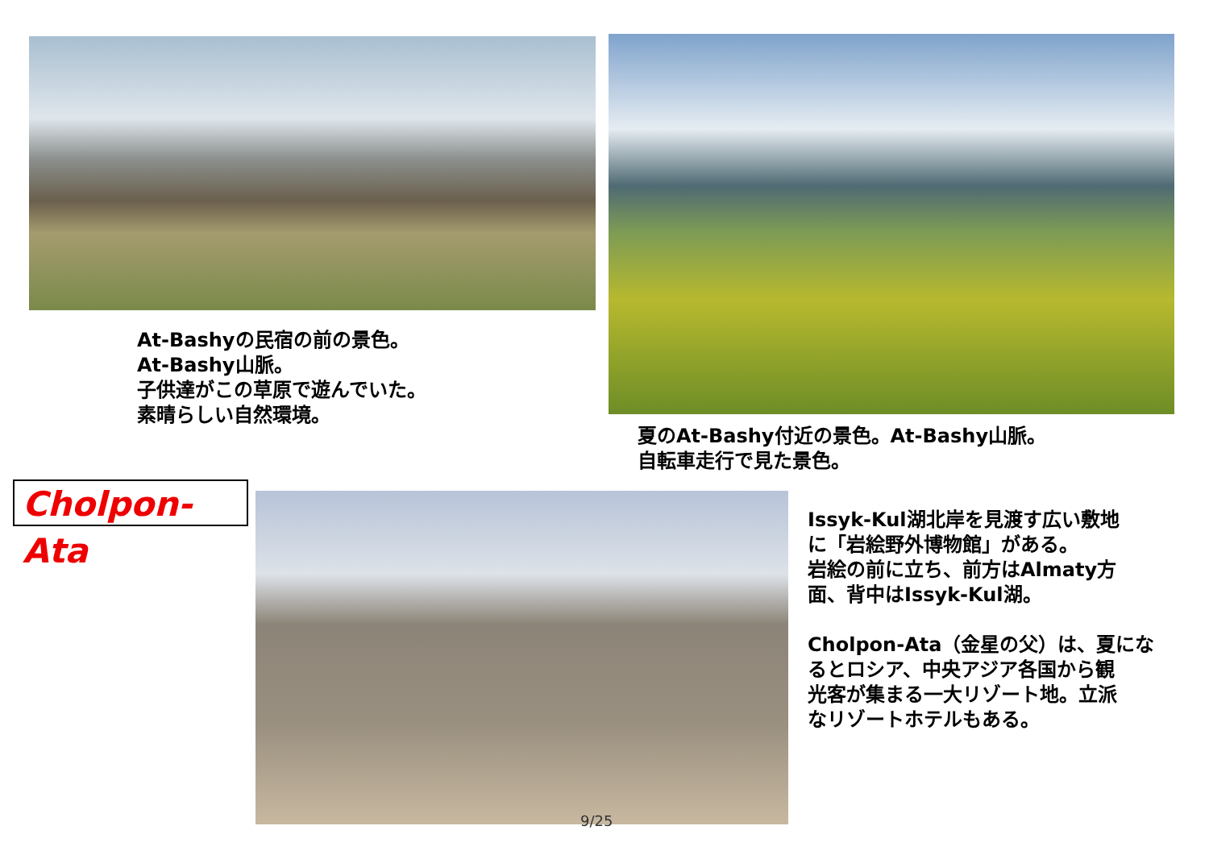At-Bashyの民宿の前の景色。
At-Bashy山脈。
子供達がこの草原で遊んでいた。
素晴らしい自然環境。
夏のAt-Bashy付近の景色。At-Bashy山脈。
自転車走行で見た景色。
Cholpon-Ata
Issyk-Kul湖北岸を見渡す広い敷地
に「岩絵野外博物館」がある。
岩絵の前に立ち、前方はAlmaty方
面、背中はIssyk-Kul湖。
Cholpon-Ata（金星の父）は、夏にな
るとロシア、中央アジア各国から観
光客が集まる一大リゾート地。立派
なリゾートホテルもある。
9/25